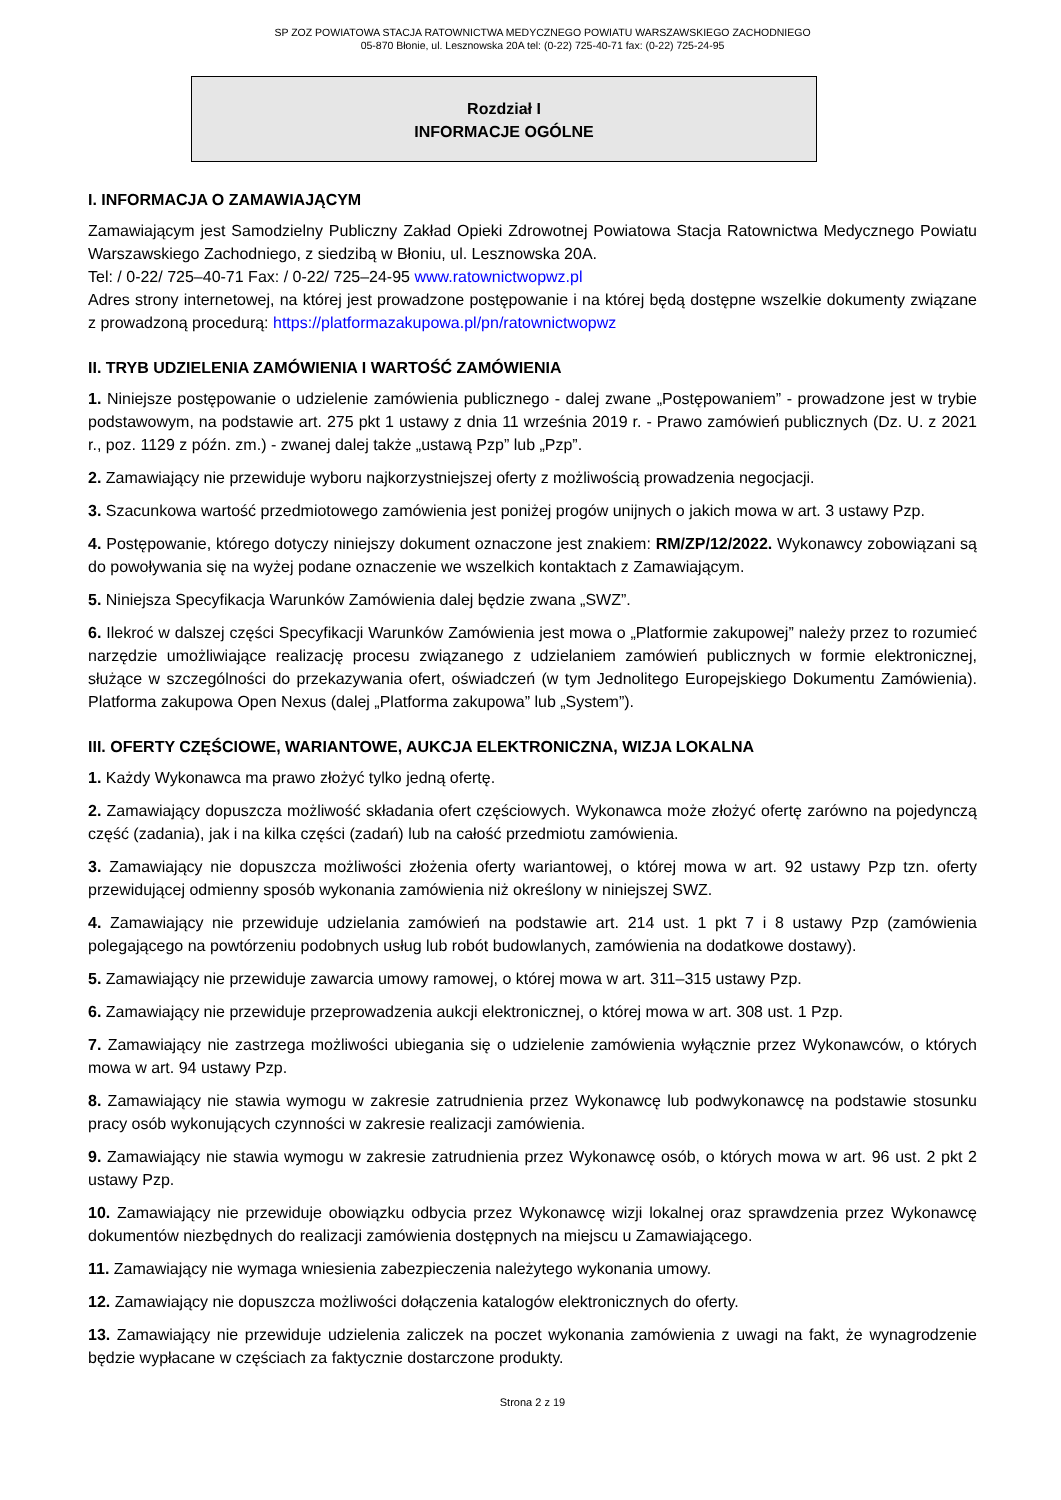SP ZOZ POWIATOWA STACJA RATOWNICTWA MEDYCZNEGO POWIATU WARSZAWSKIEGO ZACHODNIEGO
05-870 Błonie, ul. Lesznowska 20A tel: (0-22) 725-40-71 fax: (0-22) 725-24-95
Rozdział I
INFORMACJE OGÓLNE
I. INFORMACJA O ZAMAWIAJĄCYM
Zamawiającym jest Samodzielny Publiczny Zakład Opieki Zdrowotnej Powiatowa Stacja Ratownictwa Medycznego Powiatu Warszawskiego Zachodniego, z siedzibą w Błoniu, ul. Lesznowska 20A.
Tel: / 0-22/ 725–40-71 Fax: / 0-22/ 725–24-95 www.ratownictwopwz.pl
Adres strony internetowej, na której jest prowadzone postępowanie i na której będą dostępne wszelkie dokumenty związane z prowadzoną procedurą: https://platformazakupowa.pl/pn/ratownictwopwz
II. TRYB UDZIELENIA ZAMÓWIENIA I WARTOŚĆ ZAMÓWIENIA
1. Niniejsze postępowanie o udzielenie zamówienia publicznego - dalej zwane „Postępowaniem” - prowadzone jest w trybie podstawowym, na podstawie art. 275 pkt 1 ustawy z dnia 11 września 2019 r. - Prawo zamówień publicznych (Dz. U. z 2021 r., poz. 1129 z późn. zm.) - zwanej dalej także „ustawą Pzp” lub „Pzp”.
2. Zamawiający nie przewiduje wyboru najkorzystniejszej oferty z możliwością prowadzenia negocjacji.
3. Szacunkowa wartość przedmiotowego zamówienia jest poniżej progów unijnych o jakich mowa w art. 3 ustawy Pzp.
4. Postępowanie, którego dotyczy niniejszy dokument oznaczone jest znakiem: RM/ZP/12/2022. Wykonawcy zobowiązani są do powoływania się na wyżej podane oznaczenie we wszelkich kontaktach z Zamawiającym.
5. Niniejsza Specyfikacja Warunków Zamówienia dalej będzie zwana „SWZ”.
6. Ilekroć w dalszej części Specyfikacji Warunków Zamówienia jest mowa o „Platformie zakupowej” należy przez to rozumieć narzędzie umożliwiające realizację procesu związanego z udzielaniem zamówień publicznych w formie elektronicznej, służące w szczególności do przekazywania ofert, oświadczeń (w tym Jednolitego Europejskiego Dokumentu Zamówienia). Platforma zakupowa Open Nexus (dalej „Platforma zakupowa” lub „System”).
III. OFERTY CZĘŚCIOWE, WARIANTOWE, AUKCJA ELEKTRONICZNA, WIZJA LOKALNA
1. Każdy Wykonawca ma prawo złożyć tylko jedną ofertę.
2. Zamawiający dopuszcza możliwość składania ofert częściowych. Wykonawca może złożyć ofertę zarówno na pojedynczą część (zadania), jak i na kilka części (zadań) lub na całość przedmiotu zamówienia.
3. Zamawiający nie dopuszcza możliwości złożenia oferty wariantowej, o której mowa w art. 92 ustawy Pzp tzn. oferty przewidującej odmienny sposób wykonania zamówienia niż określony w niniejszej SWZ.
4. Zamawiający nie przewiduje udzielania zamówień na podstawie art. 214 ust. 1 pkt 7 i 8 ustawy Pzp (zamówienia polegającego na powtórzeniu podobnych usług lub robót budowlanych, zamówienia na dodatkowe dostawy).
5. Zamawiający nie przewiduje zawarcia umowy ramowej, o której mowa w art. 311–315 ustawy Pzp.
6. Zamawiający nie przewiduje przeprowadzenia aukcji elektronicznej, o której mowa w art. 308 ust. 1 Pzp.
7. Zamawiający nie zastrzega możliwości ubiegania się o udzielenie zamówienia wyłącznie przez Wykonawców, o których mowa w art. 94 ustawy Pzp.
8. Zamawiający nie stawia wymogu w zakresie zatrudnienia przez Wykonawcę lub podwykonawcę na podstawie stosunku pracy osób wykonujących czynności w zakresie realizacji zamówienia.
9. Zamawiający nie stawia wymogu w zakresie zatrudnienia przez Wykonawcę osób, o których mowa w art. 96 ust. 2 pkt 2 ustawy Pzp.
10. Zamawiający nie przewiduje obowiązku odbycia przez Wykonawcę wizji lokalnej oraz sprawdzenia przez Wykonawcę dokumentów niezbędnych do realizacji zamówienia dostępnych na miejscu u Zamawiającego.
11. Zamawiający nie wymaga wniesienia zabezpieczenia należytego wykonania umowy.
12. Zamawiający nie dopuszcza możliwości dołączenia katalogów elektronicznych do oferty.
13. Zamawiający nie przewiduje udzielenia zaliczek na poczet wykonania zamówienia z uwagi na fakt, że wynagrodzenie będzie wypłacane w częściach za faktycznie dostarczone produkty.
Strona 2 z 19